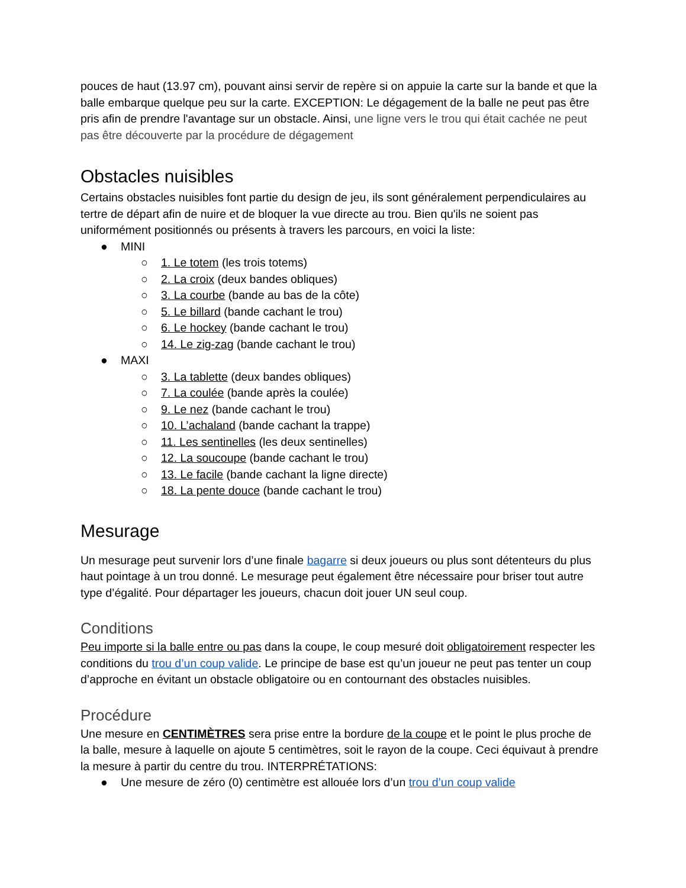pouces de haut (13.97 cm), pouvant ainsi servir de repère si on appuie la carte sur la bande et que la balle embarque quelque peu sur la carte. EXCEPTION: Le dégagement de la balle ne peut pas être pris afin de prendre l'avantage sur un obstacle. Ainsi, une ligne vers le trou qui était cachée ne peut pas être découverte par la procédure de dégagement
Obstacles nuisibles
Certains obstacles nuisibles font partie du design de jeu, ils sont généralement perpendiculaires au tertre de départ afin de nuire et de bloquer la vue directe au trou. Bien qu'ils ne soient pas uniformément positionnés ou présents à travers les parcours, en voici la liste:
● MINI
○ 1. Le totem (les trois totems)
○ 2. La croix (deux bandes obliques)
○ 3. La courbe (bande au bas de la côte)
○ 5. Le billard (bande cachant le trou)
○ 6. Le hockey (bande cachant le trou)
○ 14. Le zig-zag (bande cachant le trou)
● MAXI
○ 3. La tablette (deux bandes obliques)
○ 7. La coulée (bande après la coulée)
○ 9. Le nez (bande cachant le trou)
○ 10. L’achaland (bande cachant la trappe)
○ 11. Les sentinelles (les deux sentinelles)
○ 12. La soucoupe (bande cachant le trou)
○ 13. Le facile (bande cachant la ligne directe)
○ 18. La pente douce (bande cachant le trou)
Mesurage
Un mesurage peut survenir lors d’une finale bagarre si deux joueurs ou plus sont détenteurs du plus haut pointage à un trou donné. Le mesurage peut également être nécessaire pour briser tout autre type d’égalité. Pour départager les joueurs, chacun doit jouer UN seul coup.
Conditions
Peu importe si la balle entre ou pas dans la coupe, le coup mesuré doit obligatoirement respecter les conditions du trou d’un coup valide. Le principe de base est qu’un joueur ne peut pas tenter un coup d’approche en évitant un obstacle obligatoire ou en contournant des obstacles nuisibles.
Procédure
Une mesure en CENTIMÈTRES sera prise entre la bordure de la coupe et le point le plus proche de la balle, mesure à laquelle on ajoute 5 centimètres, soit le rayon de la coupe. Ceci équivaut à prendre la mesure à partir du centre du trou. INTERPRÉTATIONS:
● Une mesure de zéro (0) centimètre est allouée lors d’un trou d’un coup valide